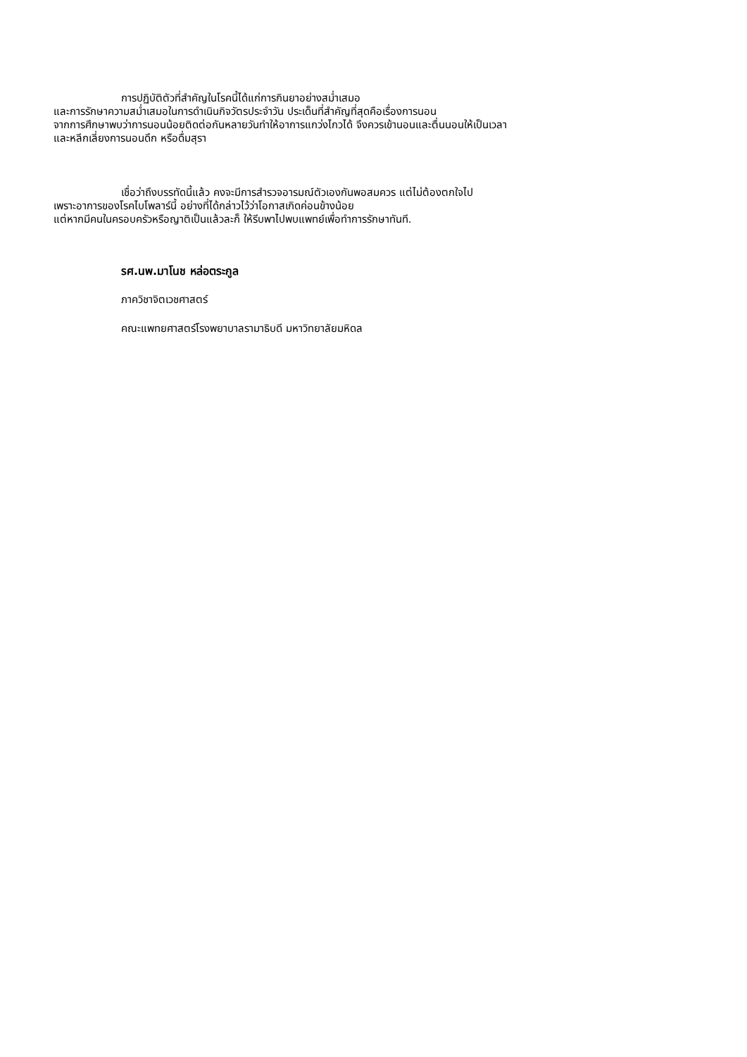การปฏิบัติตัวที่สำคัญในโรคนี้ได้แก่การกินยาอย่างสม่ำเสมอ
และการรักษาความสม่ำเสมอในการดำเนินกิจวัตรประจำวัน ประเด็นที่สำคัญที่สุดคือเรื่องการนอน
จากการศึกษาพบว่าการนอนน้อยติดต่อกันหลายวันทำให้อาการแกว่งไกวได้ จึงควรเข้านอนและตื่นนอนให้เป็นเวลา
และหลีกเลี่ยงการนอนดึก หรือดื่มสุรา
เชื่อว่าถึงบรรทัดนี้แล้ว คงจะมีการสำรวจอารมณ์ตัวเองกันพอสมควร แต่ไม่ต้องตกใจไป
เพราะอาการของโรคไบโพลาร์นี้ อย่างที่ได้กล่าวไว้ว่าโอกาสเกิดค่อนข้างน้อย
แต่หากมีคนในครอบครัวหรือญาติเป็นแล้วละก็ ให้รีบพาไปพบแพทย์เพื่อทำการรักษาทันที.
รศ.นพ.มาโนช หล่อตระกูล
ภาควิชาจิตเวชศาสตร์
คณะแพทยศาสตร์โรงพยาบาลรามาธิบดี มหาวิทยาลัยมหิดล